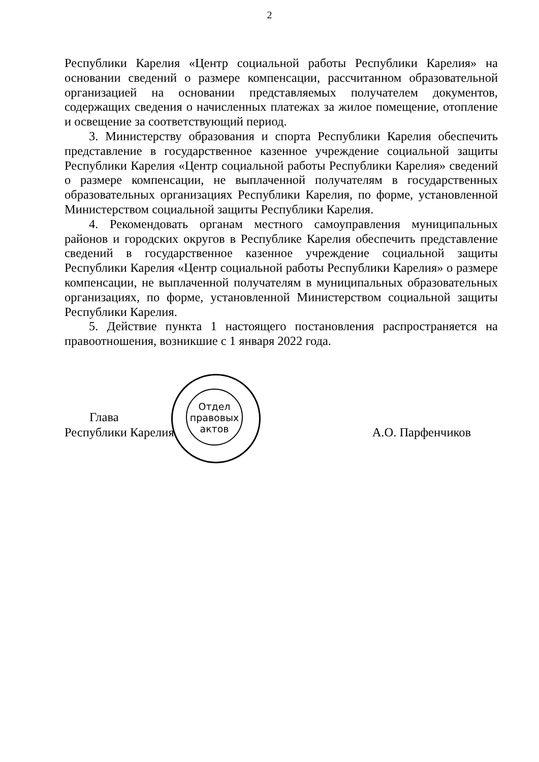2
Республики Карелия «Центр социальной работы Республики Карелия» на основании сведений о размере компенсации, рассчитанном образовательной организацией на основании представляемых получателем документов, содержащих сведения о начисленных платежах за жилое помещение, отопление и освещение за соответствующий период.
3. Министерству образования и спорта Республики Карелия обеспечить представление в государственное казенное учреждение социальной защиты Республики Карелия «Центр социальной работы Республики Карелия» сведений о размере компенсации, не выплаченной получателям в государственных образовательных организациях Республики Карелия, по форме, установленной Министерством социальной защиты Республики Карелия.
4. Рекомендовать органам местного самоуправления муниципальных районов и городских округов в Республике Карелия обеспечить представление сведений в государственное казенное учреждение социальной защиты Республики Карелия «Центр социальной работы Республики Карелия» о размере компенсации, не выплаченной получателям в муниципальных образовательных организациях, по форме, установленной Министерством социальной защиты Республики Карелия.
5. Действие пункта 1 настоящего постановления распространяется на правоотношения, возникшие с 1 января 2022 года.
Отдел правовых актов
Глава
Республики Карелия
А.О. Парфенчиков